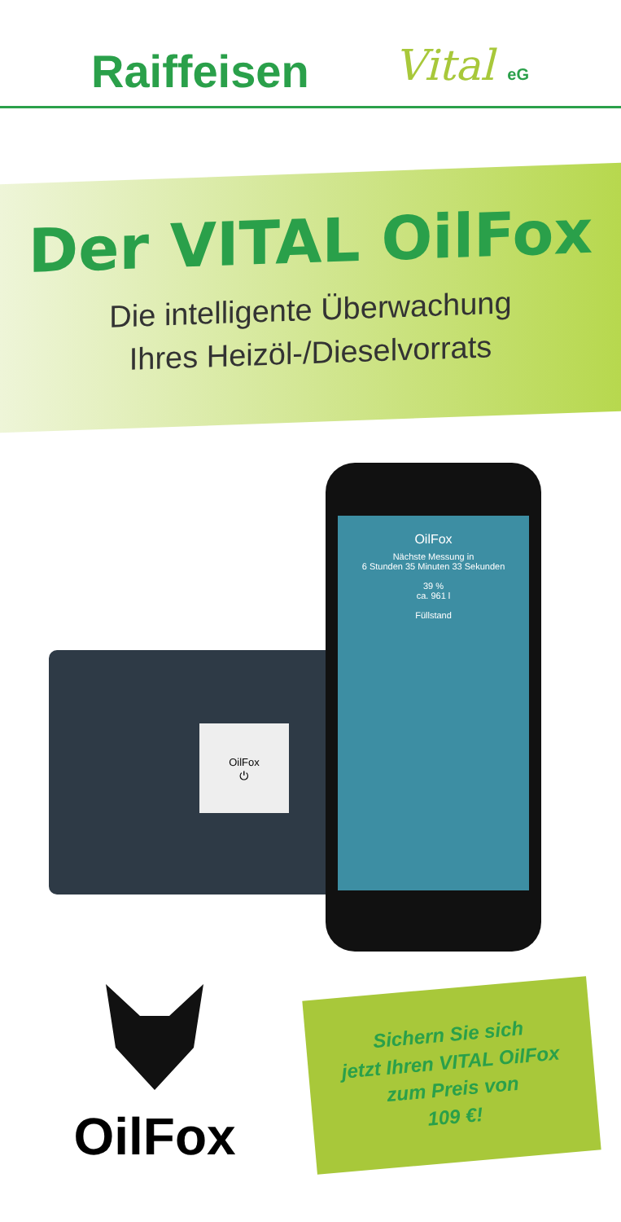Raiffeisen Vital eG
Der VITAL OilFox
Die intelligente Überwachung
Ihres Heizöl-/Dieselvorrats
OilFox
⏻
OilFox
Nächste Messung in
6 Stunden 35 Minuten 33 Sekunden
39 %
ca. 961 l
Füllstand
OilFox
Sichern Sie sich
jetzt Ihren VITAL OilFox
zum Preis von
109 €!